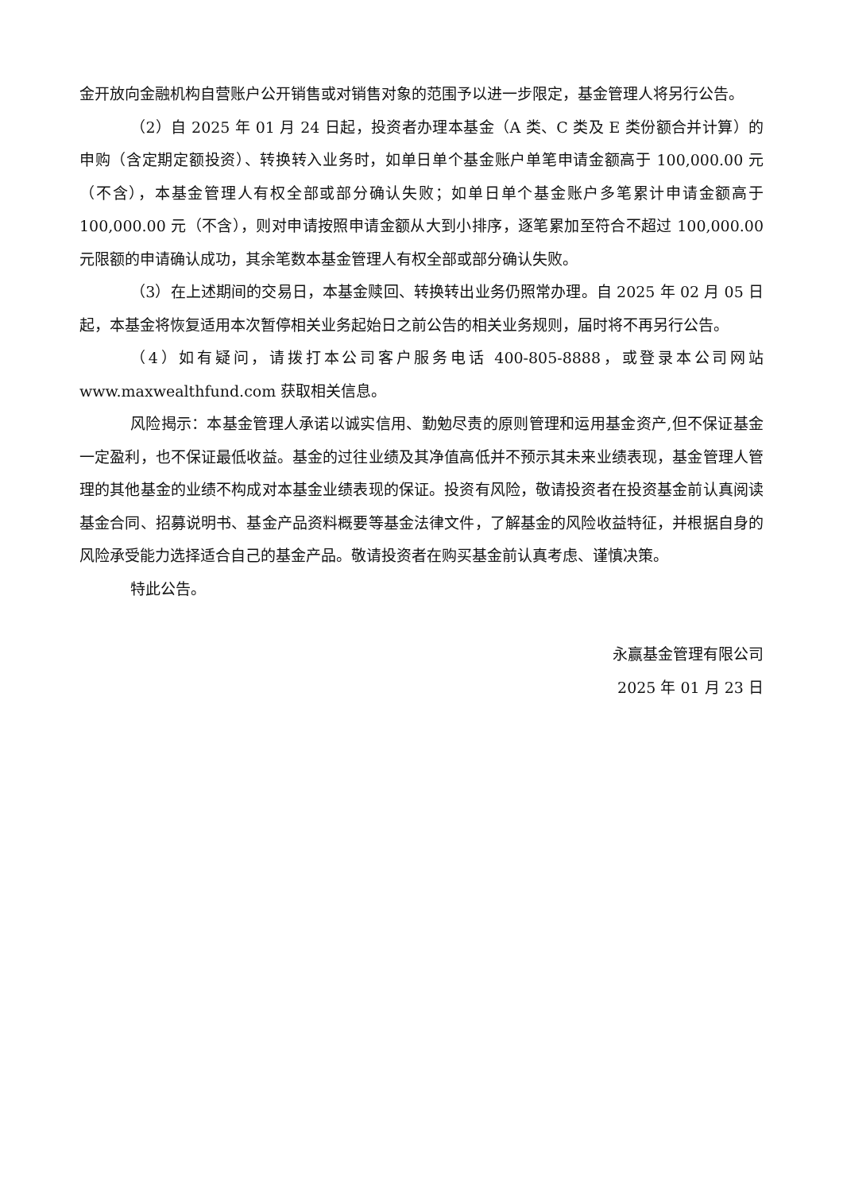金开放向金融机构自营账户公开销售或对销售对象的范围予以进一步限定，基金管理人将另行公告。
（2）自 2025 年 01 月 24 日起，投资者办理本基金（A 类、C 类及 E 类份额合并计算）的申购（含定期定额投资）、转换转入业务时，如单日单个基金账户单笔申请金额高于 100,000.00 元（不含），本基金管理人有权全部或部分确认失败；如单日单个基金账户多笔累计申请金额高于 100,000.00 元（不含），则对申请按照申请金额从大到小排序，逐笔累加至符合不超过 100,000.00 元限额的申请确认成功，其余笔数本基金管理人有权全部或部分确认失败。
（3）在上述期间的交易日，本基金赎回、转换转出业务仍照常办理。自 2025 年 02 月 05 日起，本基金将恢复适用本次暂停相关业务起始日之前公告的相关业务规则，届时将不再另行公告。
（4）如有疑问，请拨打本公司客户服务电话 400-805-8888，或登录本公司网站 www.maxwealthfund.com 获取相关信息。
风险揭示：本基金管理人承诺以诚实信用、勤勉尽责的原则管理和运用基金资产,但不保证基金一定盈利，也不保证最低收益。基金的过往业绩及其净值高低并不预示其未来业绩表现，基金管理人管理的其他基金的业绩不构成对本基金业绩表现的保证。投资有风险，敬请投资者在投资基金前认真阅读基金合同、招募说明书、基金产品资料概要等基金法律文件，了解基金的风险收益特征，并根据自身的风险承受能力选择适合自己的基金产品。敬请投资者在购买基金前认真考虑、谨慎决策。
特此公告。
永赢基金管理有限公司
2025 年 01 月 23 日